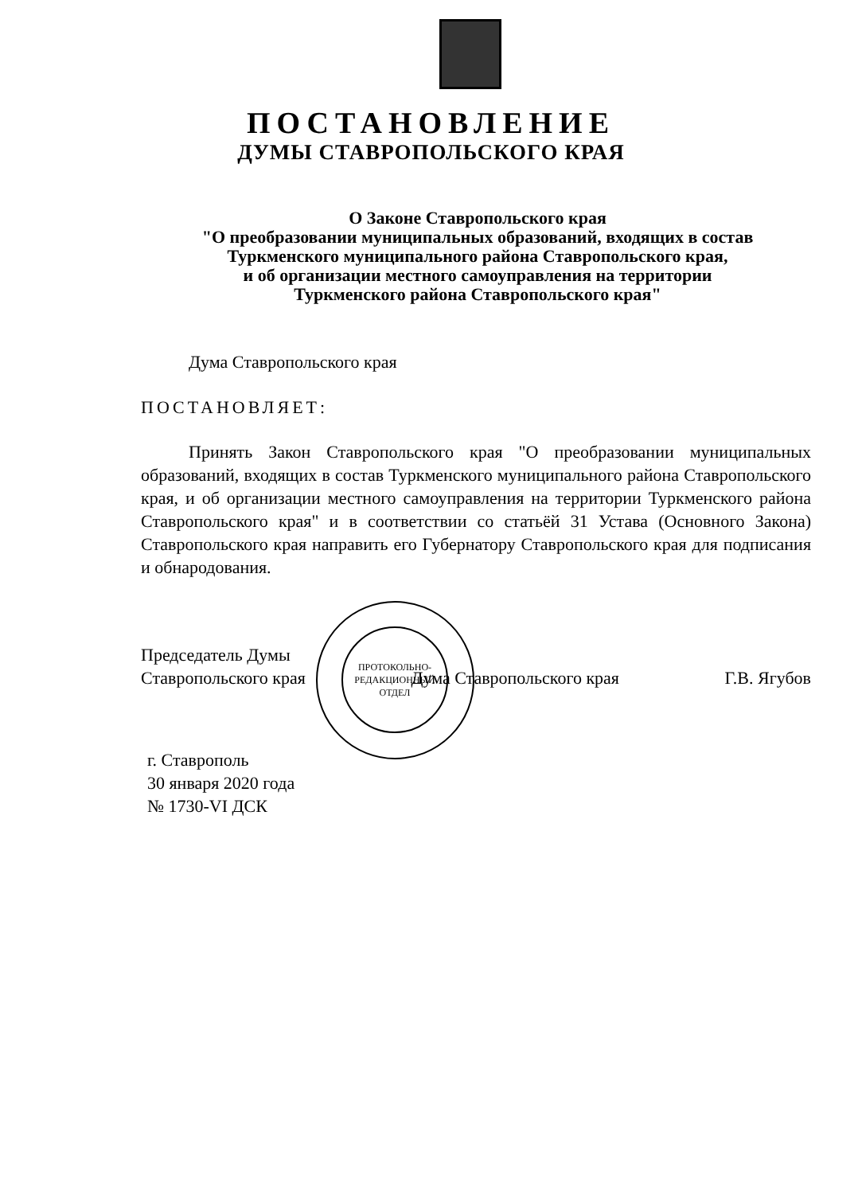ПОСТАНОВЛЕНИЕ
ДУМЫ СТАВРОПОЛЬСКОГО КРАЯ
О Законе Ставропольского края
"О преобразовании муниципальных образований, входящих в состав
Туркменского муниципального района Ставропольского края,
и об организации местного самоуправления на территории
Туркменского района Ставропольского края"
Дума Ставропольского края
ПОСТАНОВЛЯЕТ:
Принять Закон Ставропольского края "О преобразовании муниципальных образований, входящих в состав Туркменского муниципального района Ставропольского края, и об организации местного самоуправления на территории Туркменского района Ставропольского края" и в соответствии со статьёй 31 Устава (Основного Закона) Ставропольского края направить его Губернатору Ставропольского края для подписания и обнародования.
ПРОТОКОЛЬНО-
РЕДАКЦИОННЫЙ
ОТДЕЛ
Председатель Думы
Ставропольского края Дума Ставропольского края Г.В. Ягубов
г. Ставрополь
30 января 2020 года
№ 1730-VI ДСК